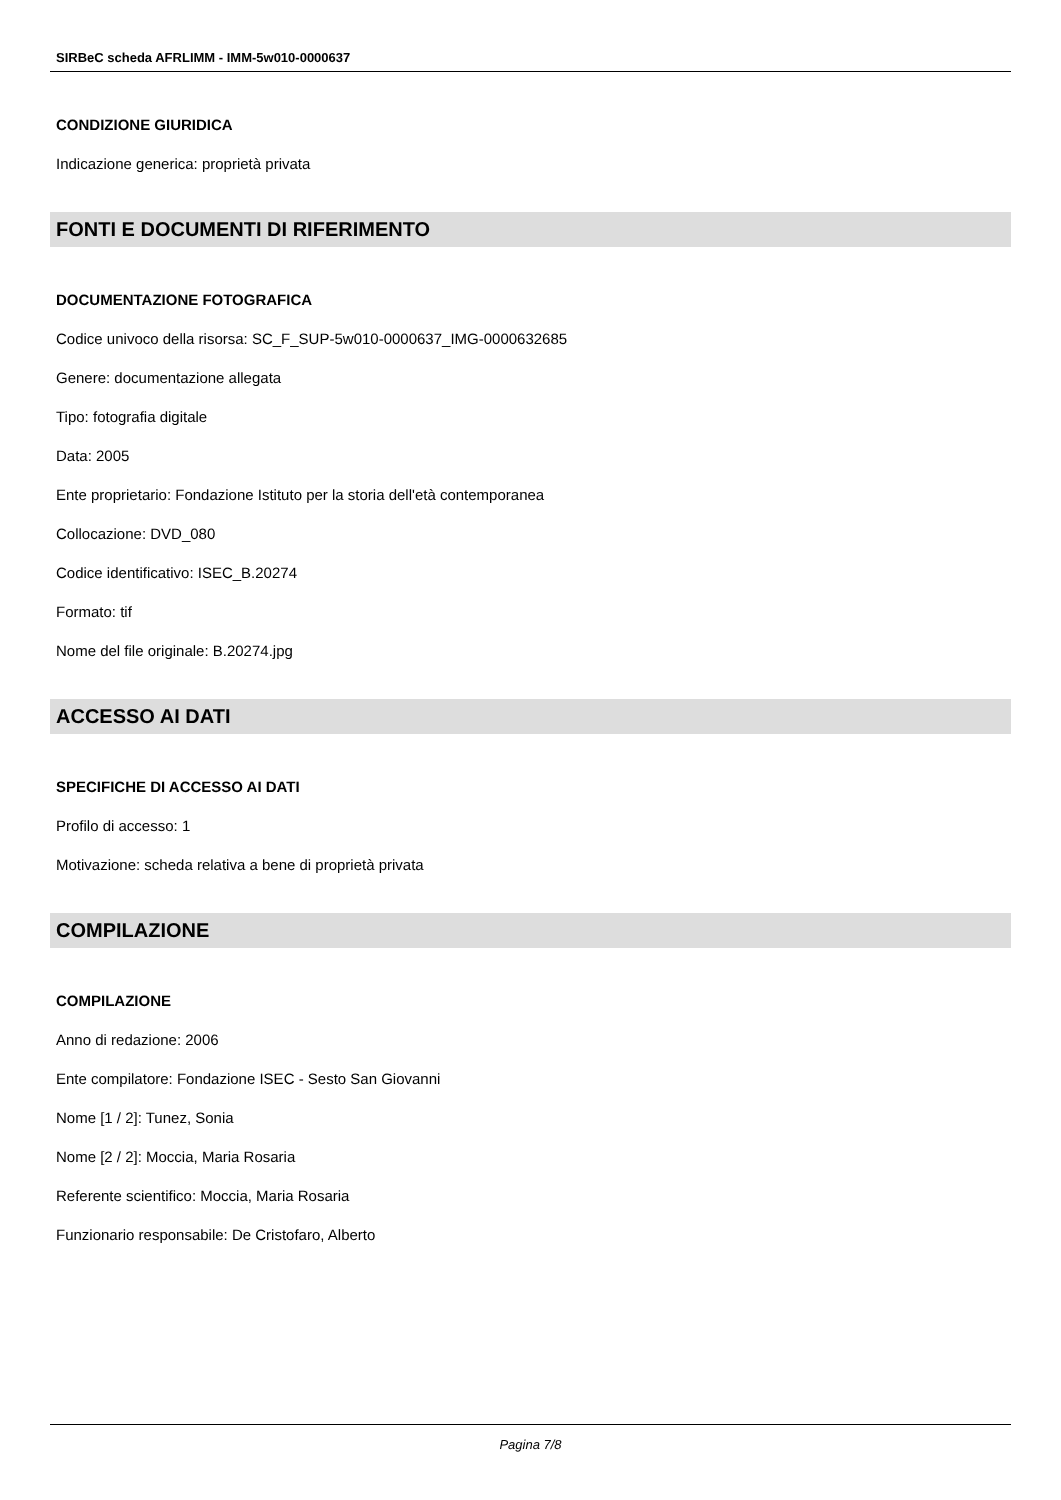SIRBeC scheda AFRLIMM - IMM-5w010-0000637
CONDIZIONE GIURIDICA
Indicazione generica: proprietà privata
FONTI E DOCUMENTI DI RIFERIMENTO
DOCUMENTAZIONE FOTOGRAFICA
Codice univoco della risorsa: SC_F_SUP-5w010-0000637_IMG-0000632685
Genere: documentazione allegata
Tipo: fotografia digitale
Data: 2005
Ente proprietario: Fondazione Istituto per la storia dell'età contemporanea
Collocazione: DVD_080
Codice identificativo: ISEC_B.20274
Formato: tif
Nome del file originale: B.20274.jpg
ACCESSO AI DATI
SPECIFICHE DI ACCESSO AI DATI
Profilo di accesso: 1
Motivazione: scheda relativa a bene di proprietà privata
COMPILAZIONE
COMPILAZIONE
Anno di redazione: 2006
Ente compilatore: Fondazione ISEC - Sesto San Giovanni
Nome [1 / 2]: Tunez, Sonia
Nome [2 / 2]: Moccia, Maria Rosaria
Referente scientifico: Moccia, Maria Rosaria
Funzionario responsabile: De Cristofaro, Alberto
Pagina 7/8